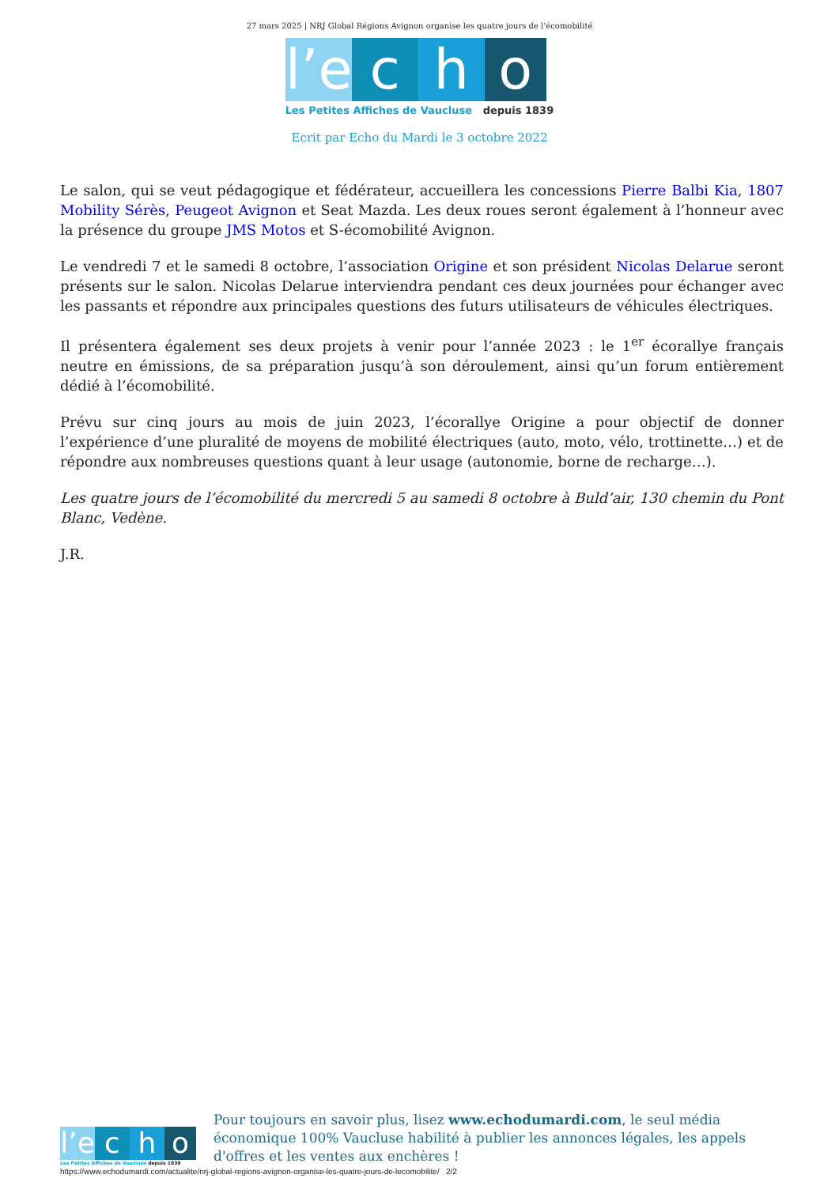27 mars 2025 | NRJ Global Régions Avignon organise les quatre jours de l’écomobilité
l’e
c
h
o
Les Petites Affiches de Vaucluse depuis 1839
Ecrit par Echo du Mardi le 3 octobre 2022
Le salon, qui se veut pédagogique et fédérateur, accueillera les concessions Pierre Balbi Kia, 1807 Mobility Sérès, Peugeot Avignon et Seat Mazda. Les deux roues seront également à l’honneur avec la présence du groupe JMS Motos et S-écomobilité Avignon.
Le vendredi 7 et le samedi 8 octobre, l’association Origine et son président Nicolas Delarue seront présents sur le salon. Nicolas Delarue interviendra pendant ces deux journées pour échanger avec les passants et répondre aux principales questions des futurs utilisateurs de véhicules électriques.
Il présentera également ses deux projets à venir pour l’année 2023 : le 1<sup>er</sup> écorallye français neutre en émissions, de sa préparation jusqu’à son déroulement, ainsi qu’un forum entièrement dédié à l’écomobilité.
Prévu sur cinq jours au mois de juin 2023, l’écorallye Origine a pour objectif de donner l’expérience d’une pluralité de moyens de mobilité électriques (auto, moto, vélo, trottinette…) et de répondre aux nombreuses questions quant à leur usage (autonomie, borne de recharge…).
Les quatre jours de l’écomobilité du mercredi 5 au samedi 8 octobre à Buld’air, 130 chemin du Pont Blanc, Vedène.
J.R.
l’e
c
h
o
Les Petites Affiches de Vaucluse depuis 1839
Pour toujours en savoir plus, lisez www.echodumardi.com, le seul média économique 100% Vaucluse habilité à publier les annonces légales, les appels d'offres et les ventes aux enchères !
https://www.echodumardi.com/actualite/nrj-global-regions-avignon-organise-les-quatre-jours-de-lecomobilite/ 2/2